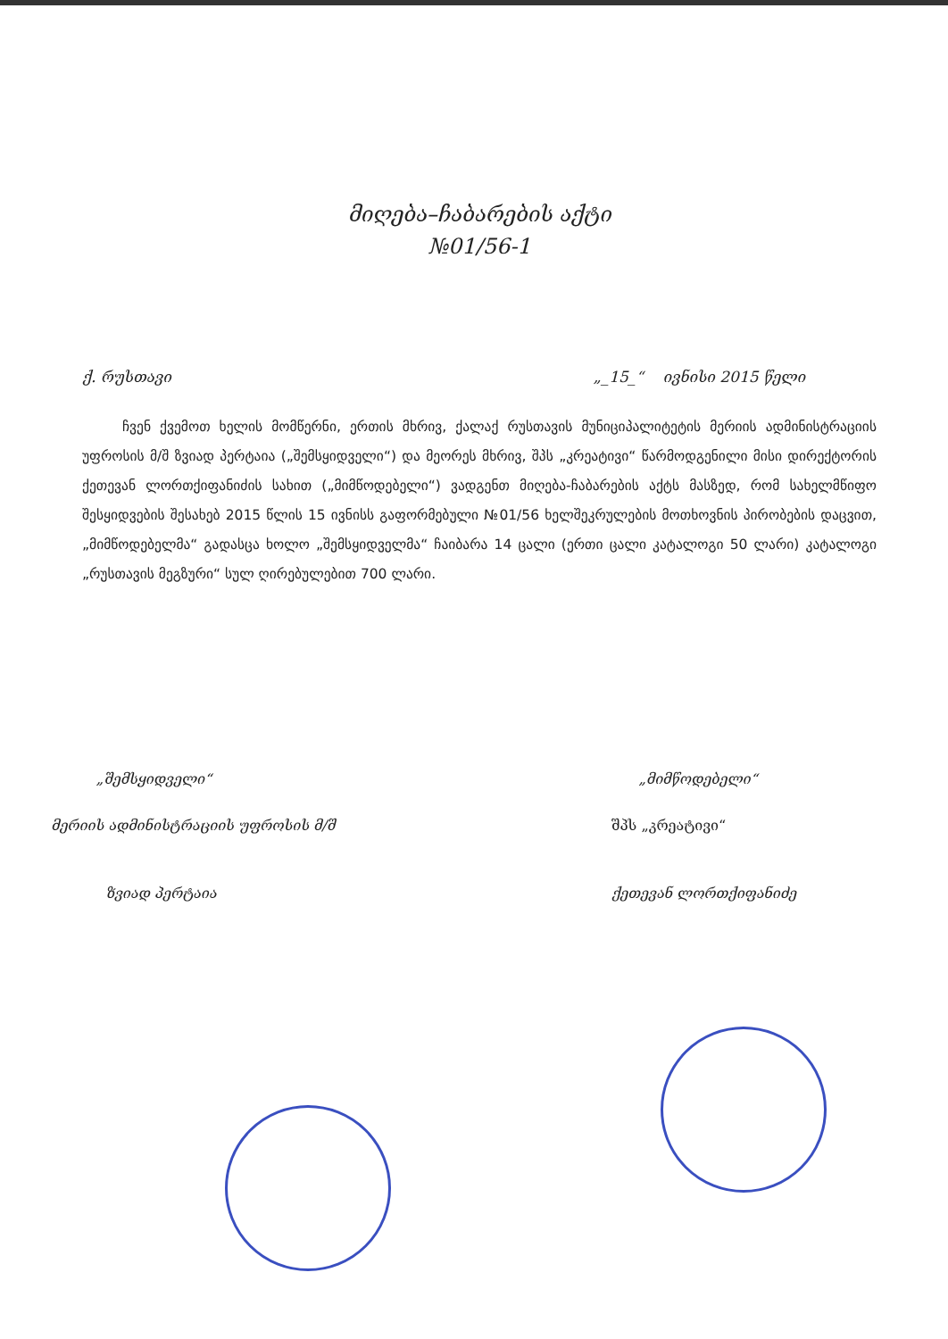მიღება–ჩაბარების აქტი
№01/56-1
ქ. რუსთავი „_15_“ ივნისი 2015 წელი
ჩვენ ქვემოთ ხელის მომწერნი, ერთის მხრივ, ქალაქ რუსთავის მუნიციპალიტეტის მერიის ადმინისტრაციის უფროსის მ/შ ზვიად პერტაია („შემსყიდველი“) და მეორეს მხრივ, შპს „კრეატივი“ წარმოდგენილი მისი დირექტორის ქეთევან ლორთქიფანიძის სახით („მიმწოდებელი“) ვადგენთ მიღება-ჩაბარების აქტს მასზედ, რომ სახელმწიფო შესყიდვების შესახებ 2015 წლის 15 ივნისს გაფორმებული №01/56 ხელშეკრულების მოთხოვნის პირობების დაცვით, „მიმწოდებელმა“ გადასცა ხოლო „შემსყიდველმა“ ჩაიბარა 14 ცალი (ერთი ცალი კატალოგი 50 ლარი) კატალოგი „რუსთავის მეგზური“ სულ ღირებულებით 700 ლარი.
„შემსყიდველი“
მერიის ადმინისტრაციის უფროსის მ/შ
ზვიად პერტაია
„მიმწოდებელი“
შპს „კრეატივი“
ქეთევან ლორთქიფანიძე